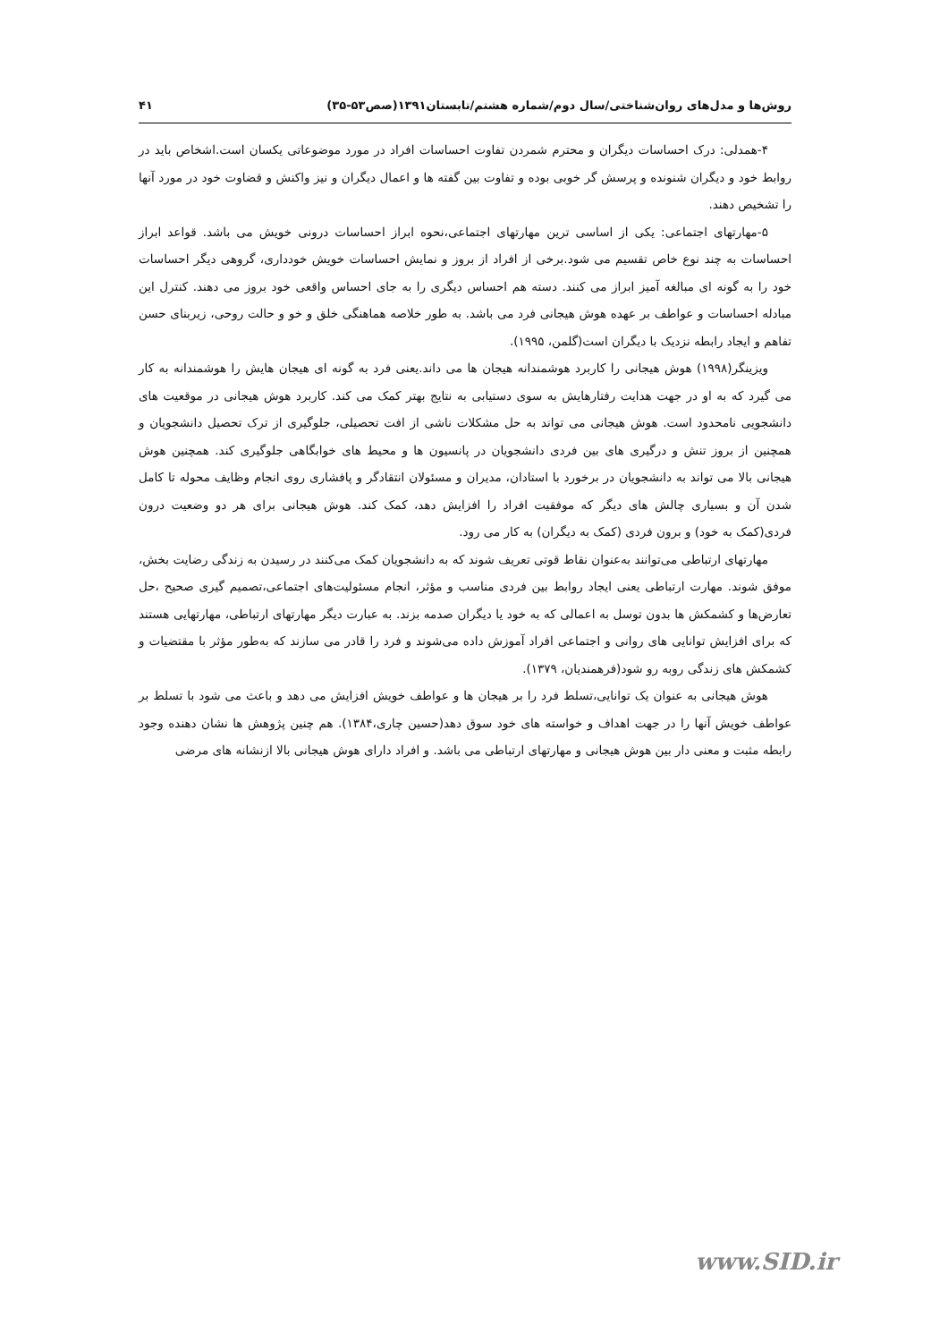روش‌ها و مدل‌های روان‌شناختی/سال دوم/شماره هشتم/تابستان۱۳۹۱(صص۵۳-۳۵) ۴۱
۴-همدلی: درک احساسات دیگران و محترم شمردن تفاوت احساسات افراد در مورد موضوعاتی یکسان است.اشخاص باید در روابط خود و دیگران شنونده و پرسش گر خوبی بوده و تفاوت بین گفته ها و اعمال دیگران و نیز واکنش و قضاوت خود در مورد آنها را تشخیص دهند.
۵-مهارتهای اجتماعی: یکی از اساسی ترین مهارتهای اجتماعی،نحوه ابراز احساسات درونی خویش می باشد. قواعد ابراز احساسات به چند نوع خاص تقسیم می شود.برخی از افراد از بروز و نمایش احساسات خویش خودداری، گروهی دیگر احساسات خود را به گونه ای مبالغه آمیز ابراز می کنند. دسته هم احساس دیگری را به جای احساس واقعی خود بروز می دهند. کنترل این مبادله احساسات و عواطف بر عهده هوش هیجانی فرد می باشد. به طور خلاصه هماهنگی خلق و خو و حالت روحی، زیربنای حسن تفاهم و ایجاد رابطه نزدیک با دیگران است(گلمن، ۱۹۹۵).
ویزینگر(۱۹۹۸) هوش هیجانی را کاربرد هوشمندانه هیجان ها می داند.یعنی فرد به گونه ای هیجان هایش را هوشمندانه به کار می گیرد که به او در جهت هدایت رفتارهایش به سوی دستیابی به نتایج بهتر کمک می کند. کاربرد هوش هیجانی در موقعیت های دانشجویی نامحدود است. هوش هیجانی می تواند به حل مشکلات ناشی از افت تحصیلی، جلوگیری از ترک تحصیل دانشجویان و همچنین از بروز تنش و درگیری های بین فردی دانشجویان در پانسیون ها و محیط های خوابگاهی جلوگیری کند. همچنین هوش هیجانی بالا می تواند به دانشجویان در برخورد با استادان، مدیران و مسئولان انتقادگر و پافشاری روی انجام وظایف محوله تا کامل شدن آن و بسیاری چالش های دیگر که موفقیت افراد را افزایش دهد، کمک کند. هوش هیجانی برای هر دو وضعیت درون فردی(کمک به خود) و برون فردی (کمک به دیگران) به کار می رود.
مهارتهای ارتباطی می‌توانند به‌عنوان نقاط قوتی تعریف شوند که به دانشجویان کمک می‌کنند در رسیدن به زندگی رضایت بخش، موفق شوند. مهارت ارتباطی یعنی ایجاد روابط بین فردی مناسب و مؤثر، انجام مسئولیت‌های اجتماعی،تصمیم گیری صحیح ،حل تعارض‌ها و کشمکش ها بدون توسل به اعمالی که به خود یا دیگران صدمه بزند. به عبارت دیگر مهارتهای ارتباطی، مهارتهایی هستند که برای افزایش توانایی های روانی و اجتماعی افراد آموزش داده می‌شوند و فرد را قادر می سازند که به‌طور مؤثر با مقتضیات و کشمکش های زندگی روبه رو شود(فرهمندیان، ۱۳۷۹).
هوش هیجانی به عنوان یک توانایی،تسلط فرد را بر هیجان ها و عواطف خویش افزایش می دهد و باعث می شود با تسلط بر عواطف خویش آنها را در جهت اهداف و خواسته های خود سوق دهد(حسین چاری،۱۳۸۴). هم چنین پژوهش ها نشان دهنده وجود رابطه مثبت و معنی دار بین هوش هیجانی و مهارتهای ارتباطی می باشد. و افراد دارای هوش هیجانی بالا ازنشانه های مرضی
www.SID.ir